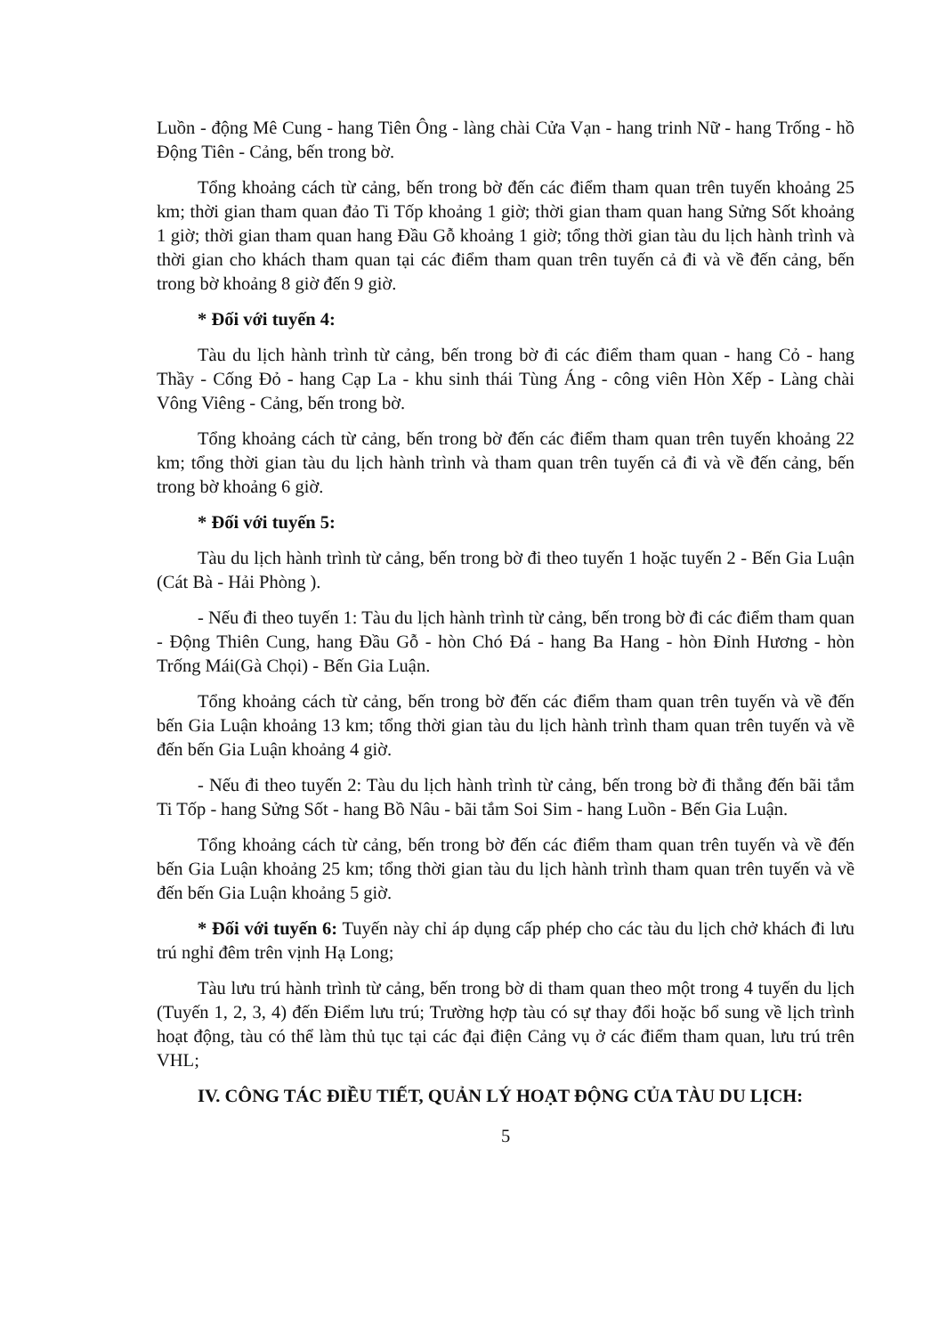Luồn - động Mê Cung - hang Tiên Ông - làng chài Cửa Vạn - hang trinh Nữ - hang Trống - hồ Động Tiên - Cảng, bến trong bờ.
Tổng khoảng cách từ cảng, bến trong bờ đến các điểm tham quan trên tuyến khoảng 25 km; thời gian tham quan đảo Ti Tốp khoảng 1 giờ; thời gian tham quan hang Sửng Sốt khoảng 1 giờ; thời gian tham quan hang Đầu Gỗ khoảng 1 giờ; tổng thời gian tàu du lịch hành trình và thời gian cho khách tham quan tại các điểm tham quan trên tuyến cả đi và về đến cảng, bến trong bờ khoảng 8 giờ đến 9 giờ.
* Đối với tuyến 4:
Tàu du lịch hành trình từ cảng, bến trong bờ đi các điểm tham quan - hang Cỏ - hang Thầy - Cống Đỏ - hang Cạp La - khu sinh thái Tùng Áng - công viên Hòn Xếp - Làng chài Vông Viêng - Cảng, bến trong bờ.
Tổng khoảng cách từ cảng, bến trong bờ đến các điểm tham quan trên tuyến khoảng 22 km; tổng thời gian tàu du lịch hành trình và tham quan trên tuyến cả đi và về đến cảng, bến trong bờ khoảng 6 giờ.
* Đối với tuyến 5:
Tàu du lịch hành trình từ cảng, bến trong bờ đi theo tuyến 1 hoặc tuyến 2 - Bến Gia Luận (Cát Bà - Hải Phòng ).
- Nếu đi theo tuyến 1: Tàu du lịch hành trình từ cảng, bến trong bờ đi các điểm tham quan - Động Thiên Cung, hang Đầu Gỗ - hòn Chó Đá - hang Ba Hang - hòn Đỉnh Hương - hòn Trống Mái(Gà Chọi) - Bến Gia Luận.
Tổng khoảng cách từ cảng, bến trong bờ đến các điểm tham quan trên tuyến và về đến bến Gia Luận khoảng 13 km; tổng thời gian tàu du lịch hành trình tham quan trên tuyến và về đến bến Gia Luận khoảng 4 giờ.
- Nếu đi theo tuyến 2: Tàu du lịch hành trình từ cảng, bến trong bờ đi thẳng đến bãi tắm Ti Tốp - hang Sửng Sốt - hang Bồ Nâu - bãi tắm Soi Sim - hang Luồn - Bến Gia Luận.
Tổng khoảng cách từ cảng, bến trong bờ đến các điểm tham quan trên tuyến và về đến bến Gia Luận khoảng 25 km; tổng thời gian tàu du lịch hành trình tham quan trên tuyến và về đến bến Gia Luận khoảng 5 giờ.
* Đối với tuyến 6: Tuyến này chỉ áp dụng cấp phép cho các tàu du lịch chở khách đi lưu trú nghỉ đêm trên vịnh Hạ Long;
Tàu lưu trú hành trình từ cảng, bến trong bờ di tham quan theo một trong 4 tuyến du lịch (Tuyến 1, 2, 3, 4) đến Điểm lưu trú; Trường hợp tàu có sự thay đổi hoặc bổ sung về lịch trình hoạt động, tàu có thể làm thủ tục tại các đại điện Cảng vụ ở các điểm tham quan, lưu trú trên VHL;
IV. CÔNG TÁC ĐIỀU TIẾT, QUẢN LÝ HOẠT ĐỘNG CỦA TÀU DU LỊCH:
5